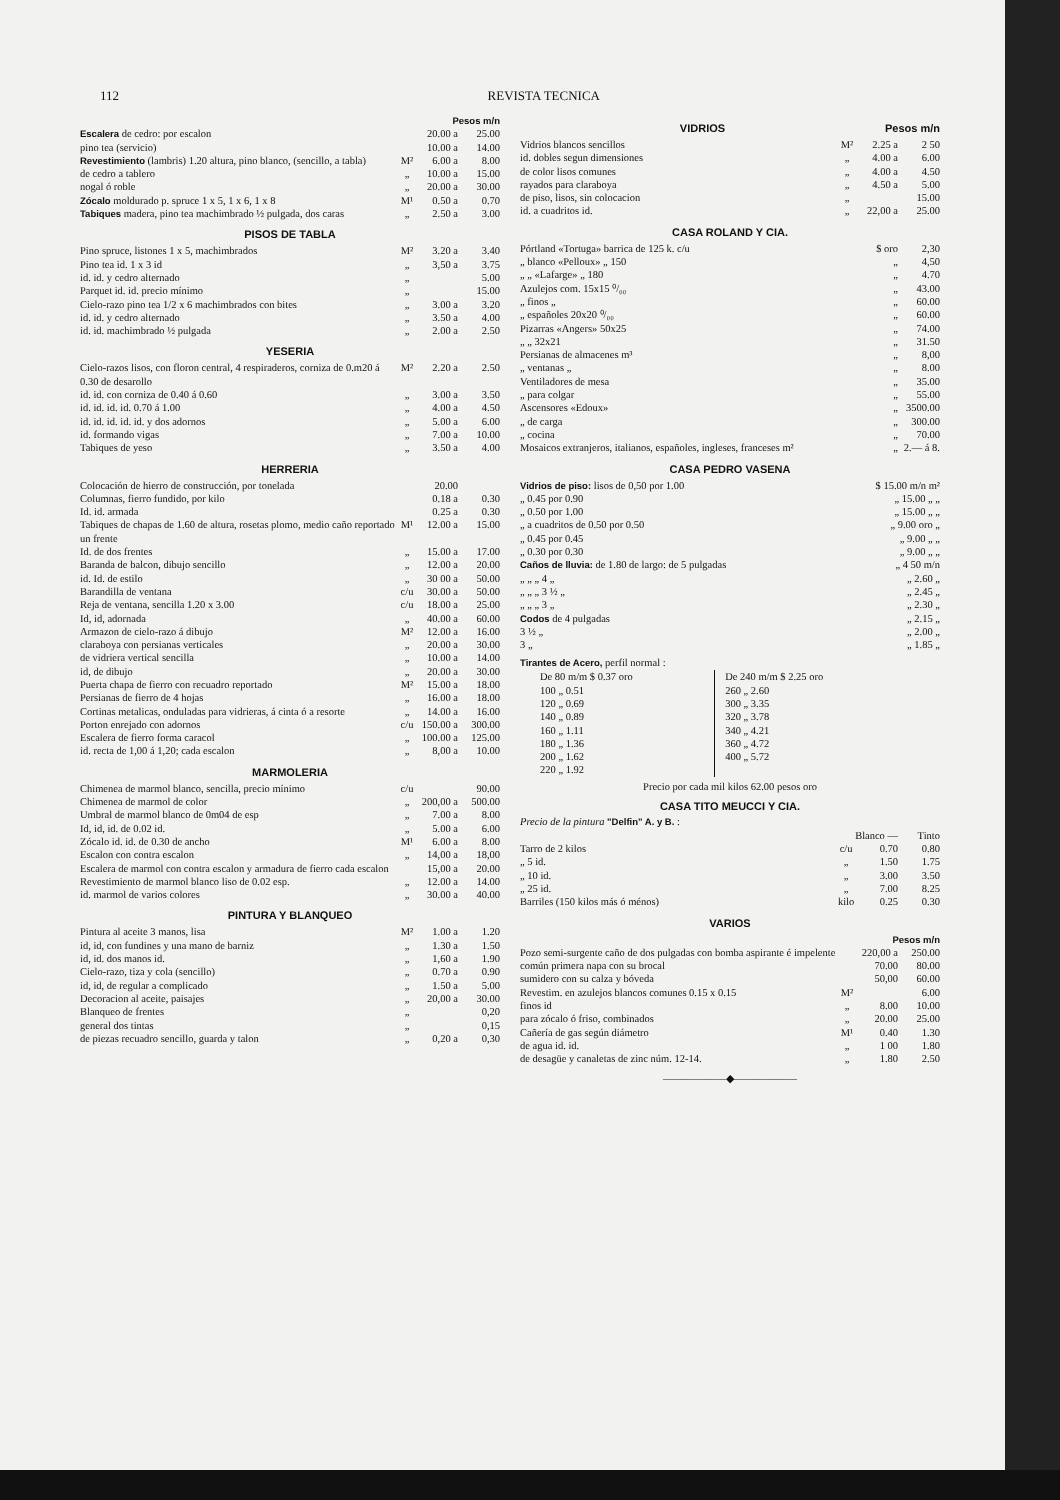112 REVISTA TECNICA
| | | Pesos m/n | |
| Escalera de cedro: por escalon | | 20.00 a | 25.00 |
| pino tea (servicio) | | 10.00 a | 14.00 |
| Revestimiento (lambris) 1.20 altura, pino blanco, (sencillo, a tabla) | M² | 6.00 a | 8.00 |
| de cedro a tablero | „ | 10.00 a | 15.00 |
| nogal ó roble | „ | 20.00 a | 30.00 |
| Zócalo moldurado p. spruce 1 x 5, 1 x 6, 1 x 8 | M¹ | 0.50 a | 0.70 |
| Tabiques madera, pino tea machimbrado ½ pulgada, dos caras | „ | 2.50 a | 3.00 |
PISOS DE TABLA
| Pino spruce, listones 1 x 5, machimbrados | M² | 3.20 a | 3.40 |
| Pino tea id. 1 x 3 id | „ | 3,50 a | 3.75 |
| id. id. y cedro alternado | „ | | 5.00 |
| Parquet id. id. precio mínimo | „ | | 15.00 |
| Cielo-razo pino tea 1/2 x 6 machimbrados con bites | „ | 3.00 a | 3.20 |
| id. id. y cedro alternado | „ | 3.50 a | 4.00 |
| id. id. machimbrado ½ pulgada | „ | 2.00 a | 2.50 |
YESERIA
| Cielo-razos lisos, con floron central, 4 respiraderos, corniza de 0.m20 á 0.30 de desarollo | M² | 2.20 a | 2.50 |
| id. id. con corniza de 0.40 á 0.60 | „ | 3.00 a | 3.50 |
| id. id. id. id. 0.70 á 1.00 | „ | 4.00 a | 4.50 |
| id. id. id. id. id. y dos adornos | „ | 5.00 a | 6.00 |
| id. formando vigas | „ | 7.00 a | 10.00 |
| Tabiques de yeso | „ | 3.50 a | 4.00 |
HERRERIA
| Colocación de hierro de construcción, por tonelada | | 20.00 | |
| Columnas, fierro fundido, por kilo | | 0.18 a | 0.30 |
| Id. id. armada | | 0.25 a | 0.30 |
| Tabiques de chapas de 1.60 de altura, rosetas plomo, medio caño reportado un frente | M¹ | 12.00 a | 15.00 |
| Id. de dos frentes | „ | 15.00 a | 17.00 |
| Baranda de balcon, dibujo sencillo | „ | 12.00 a | 20.00 |
| id. Id. de estilo | „ | 30 00 a | 50.00 |
| Barandilla de ventana | c/u | 30.00 a | 50.00 |
| Reja de ventana, sencilla 1.20 x 3.00 | c/u | 18.00 a | 25.00 |
| Id, id, adornada | „ | 40.00 a | 60.00 |
| Armazon de cielo-razo á dibujo | M² | 12.00 a | 16.00 |
| claraboya con persianas verticales | „ | 20.00 a | 30.00 |
| de vidriera vertical sencilla | „ | 10.00 a | 14.00 |
| id, de dibujo | „ | 20.00 a | 30.00 |
| Puerta chapa de fierro con recuadro reportado | M² | 15.00 a | 18.00 |
| Persianas de fierro de 4 hojas | „ | 16.00 a | 18.00 |
| Cortinas metalicas, onduladas para vidrieras, á cinta ó a resorte | „ | 14.00 a | 16.00 |
| Porton enrejado con adornos | c/u | 150.00 a | 300.00 |
| Escalera de fierro forma caracol | „ | 100.00 a | 125.00 |
| id. recta de 1,00 á 1,20; cada escalon | „ | 8,00 a | 10.00 |
MARMOLERIA
| Chimenea de marmol blanco, sencilla, precio mínimo | c/u | | 90.00 |
| Chimenea de marmol de color | „ | 200,00 a | 500.00 |
| Umbral de marmol blanco de 0m04 de esp | „ | 7.00 a | 8.00 |
| Id, id, id. de 0.02 id. | „ | 5.00 a | 6.00 |
| Zócalo id. id. de 0.30 de ancho | M¹ | 6.00 a | 8.00 |
| Escalon con contra escalon | „ | 14,00 a | 18,00 |
| Escalera de marmol con contra escalon y armadura de fierro cada escalon | | 15,00 a | 20.00 |
| Revestimiento de marmol blanco liso de 0.02 esp. | „ | 12.00 a | 14.00 |
| id. marmol de varios colores | „ | 30.00 a | 40.00 |
PINTURA Y BLANQUEO
| Pintura al aceite 3 manos, lisa | M² | 1.00 a | 1.20 |
| id, id, con fundines y una mano de barniz | „ | 1.30 a | 1.50 |
| id, id. dos manos id. | „ | 1,60 a | 1.90 |
| Cielo-razo, tiza y cola (sencillo) | „ | 0.70 a | 0.90 |
| id, id, de regular a complicado | „ | 1.50 a | 5.00 |
| Decoracion al aceite, paisajes | „ | 20,00 a | 30.00 |
| Blanqueo de frentes | „ | | 0,20 |
| general dos tintas | „ | | 0,15 |
| de piezas recuadro sencillo, guarda y talon | „ | 0,20 a | 0,30 |
VIDRIOS Pesos m/n
| Vidrios blancos sencillos | M² | 2.25 a | 2 50 |
| id. dobles segun dimensiones | „ | 4.00 a | 6.00 |
| de color lisos comunes | „ | 4.00 a | 4.50 |
| rayados para claraboya | „ | 4.50 a | 5.00 |
| de piso, lisos, sin colocacion | „ | | 15.00 |
| id. a cuadritos id. | „ | 22,00 a | 25.00 |
CASA ROLAND Y CIA.
| Pórtland «Tortuga» barrica de 125 k. c/u | $ oro | 2,30 |
| „ blanco «Pelloux» „ 150 | „ | 4,50 |
| „ „ «Lafarge» „ 180 | „ | 4.70 |
| Azulejos com. 15x15 ⁰/₀₀ | „ | 43.00 |
| „ finos „ | „ | 60.00 |
| „ españoles 20x20 ⁰/₀₀ | „ | 60.00 |
| Pizarras «Angers» 50x25 | „ | 74.00 |
| „ „ 32x21 | „ | 31.50 |
| Persianas de almacenes m³ | „ | 8,00 |
| „ ventanas „ | „ | 8.00 |
| Ventiladores de mesa | „ | 35.00 |
| „ para colgar | „ | 55.00 |
| Ascensores «Edoux» | „ | 3500.00 |
| „ de carga | „ | 300.00 |
| „ cocina | „ | 70.00 |
| Mosaicos extranjeros, italianos, españoles, ingleses, franceses m² | „ | 2.— á 8. |
CASA PEDRO VASENA
| Vidrios de piso: lisos de 0,50 por 1.00 | $ 15.00 m/n m² |
| „ 0.45 por 0.90 | „ 15.00 „ „ |
| „ 0.50 por 1.00 | „ 15.00 „ „ |
| „ a cuadritos de 0.50 por 0.50 | „ 9.00 oro „ |
| „ 0.45 por 0.45 | „ 9.00 „ „ |
| „ 0.30 por 0.30 | „ 9.00 „ „ |
| Caños de lluvia: de 1.80 de largo: de 5 pulgadas | „ 4 50 m/n |
| „ „ „ 4 „ | „ 2.60 „ |
| „ „ „ 3 ½ „ | „ 2.45 „ |
| „ „ „ 3 „ | „ 2.30 „ |
| Codos de 4 pulgadas | „ 2.15 „ |
| 3 ½ „ | „ 2.00 „ |
| 3 „ | „ 1.85 „ |
Tirantes de Acero, perfil normal :
| De 80 m/m $ 0.37 oro | De 240 m/m $ 2.25 oro |
| 100 „ 0.51 | 260 „ 2.60 |
| 120 „ 0.69 | 300 „ 3.35 |
| 140 „ 0.89 | 320 „ 3.78 |
| 160 „ 1.11 | 340 „ 4.21 |
| 180 „ 1.36 | 360 „ 4.72 |
| 200 „ 1.62 | 400 „ 5.72 |
| 220 „ 1.92 | |
Precio por cada mil kilos 62.00 pesos oro
CASA TITO MEUCCI Y CIA.
Precio de la pintura "Delfin" A. y B. :
| | | Blanco — | Tinto |
| Tarro de 2 kilos | c/u | 0.70 | 0.80 |
| „ 5 id. | „ | 1.50 | 1.75 |
| „ 10 id. | „ | 3.00 | 3.50 |
| „ 25 id. | „ | 7.00 | 8.25 |
| Barriles (150 kilos más ó ménos) | kilo | 0.25 | 0.30 |
VARIOS
| | | Pesos m/n | |
| Pozo semi-surgente caño de dos pulgadas con bomba aspirante é impelente | | 220,00 a | 250.00 |
| común primera napa con su brocal | | 70.00 | 80.00 |
| sumidero con su calza y bóveda | | 50,00 | 60.00 |
| Revestim. en azulejos blancos comunes 0.15 x 0.15 | M² | | 6.00 |
| finos id | „ | 8.00 | 10.00 |
| para zócalo ó friso, combinados | „ | 20.00 | 25.00 |
| Cañería de gas según diámetro | M¹ | 0.40 | 1.30 |
| de agua id. id. | „ | 1 00 | 1.80 |
| de desagüe y canaletas de zinc núm. 12-14. | „ | 1.80 | 2.50 |
——————◆——————